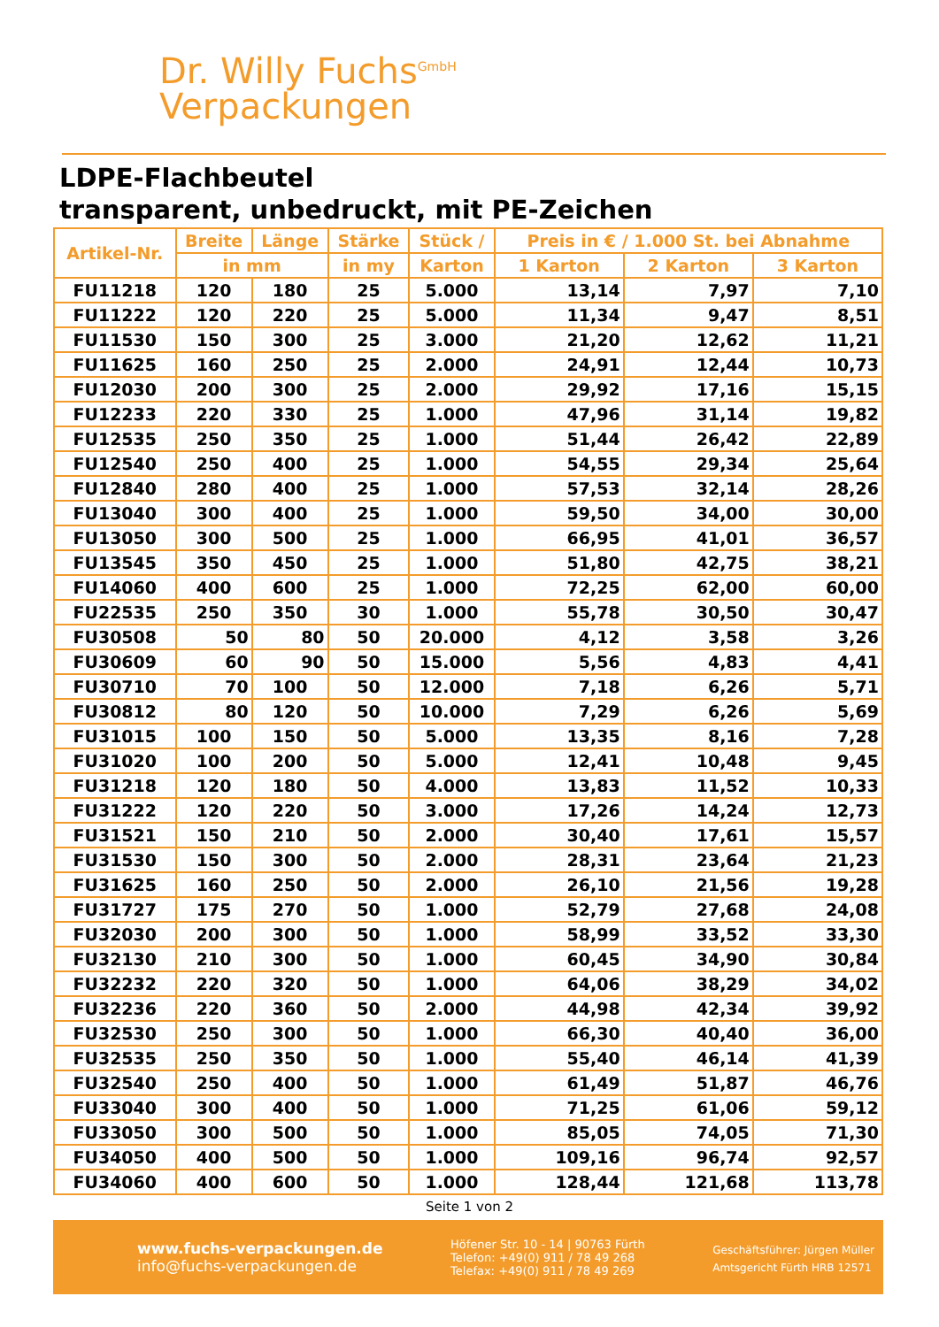Dr. Willy Fuchs<sup>GmbH</sup>
Verpackungen
LDPE-Flachbeutel
transparent, unbedruckt, mit PE-Zeichen
| Artikel-Nr. | Breite | Länge | Stärke | Stück / | Preis in € / 1.000 St. bei Abnahme | | |
| --- | --- | --- | --- | --- | --- | --- | --- |
| | in mm | | in my | Karton | 1 Karton | 2 Karton | 3 Karton |
| FU11218 | 120 | 180 | 25 | 5.000 | 13,14 | 7,97 | 7,10 |
| FU11222 | 120 | 220 | 25 | 5.000 | 11,34 | 9,47 | 8,51 |
| FU11530 | 150 | 300 | 25 | 3.000 | 21,20 | 12,62 | 11,21 |
| FU11625 | 160 | 250 | 25 | 2.000 | 24,91 | 12,44 | 10,73 |
| FU12030 | 200 | 300 | 25 | 2.000 | 29,92 | 17,16 | 15,15 |
| FU12233 | 220 | 330 | 25 | 1.000 | 47,96 | 31,14 | 19,82 |
| FU12535 | 250 | 350 | 25 | 1.000 | 51,44 | 26,42 | 22,89 |
| FU12540 | 250 | 400 | 25 | 1.000 | 54,55 | 29,34 | 25,64 |
| FU12840 | 280 | 400 | 25 | 1.000 | 57,53 | 32,14 | 28,26 |
| FU13040 | 300 | 400 | 25 | 1.000 | 59,50 | 34,00 | 30,00 |
| FU13050 | 300 | 500 | 25 | 1.000 | 66,95 | 41,01 | 36,57 |
| FU13545 | 350 | 450 | 25 | 1.000 | 51,80 | 42,75 | 38,21 |
| FU14060 | 400 | 600 | 25 | 1.000 | 72,25 | 62,00 | 60,00 |
| FU22535 | 250 | 350 | 30 | 1.000 | 55,78 | 30,50 | 30,47 |
| FU30508 | 50 | 80 | 50 | 20.000 | 4,12 | 3,58 | 3,26 |
| FU30609 | 60 | 90 | 50 | 15.000 | 5,56 | 4,83 | 4,41 |
| FU30710 | 70 | 100 | 50 | 12.000 | 7,18 | 6,26 | 5,71 |
| FU30812 | 80 | 120 | 50 | 10.000 | 7,29 | 6,26 | 5,69 |
| FU31015 | 100 | 150 | 50 | 5.000 | 13,35 | 8,16 | 7,28 |
| FU31020 | 100 | 200 | 50 | 5.000 | 12,41 | 10,48 | 9,45 |
| FU31218 | 120 | 180 | 50 | 4.000 | 13,83 | 11,52 | 10,33 |
| FU31222 | 120 | 220 | 50 | 3.000 | 17,26 | 14,24 | 12,73 |
| FU31521 | 150 | 210 | 50 | 2.000 | 30,40 | 17,61 | 15,57 |
| FU31530 | 150 | 300 | 50 | 2.000 | 28,31 | 23,64 | 21,23 |
| FU31625 | 160 | 250 | 50 | 2.000 | 26,10 | 21,56 | 19,28 |
| FU31727 | 175 | 270 | 50 | 1.000 | 52,79 | 27,68 | 24,08 |
| FU32030 | 200 | 300 | 50 | 1.000 | 58,99 | 33,52 | 33,30 |
| FU32130 | 210 | 300 | 50 | 1.000 | 60,45 | 34,90 | 30,84 |
| FU32232 | 220 | 320 | 50 | 1.000 | 64,06 | 38,29 | 34,02 |
| FU32236 | 220 | 360 | 50 | 2.000 | 44,98 | 42,34 | 39,92 |
| FU32530 | 250 | 300 | 50 | 1.000 | 66,30 | 40,40 | 36,00 |
| FU32535 | 250 | 350 | 50 | 1.000 | 55,40 | 46,14 | 41,39 |
| FU32540 | 250 | 400 | 50 | 1.000 | 61,49 | 51,87 | 46,76 |
| FU33040 | 300 | 400 | 50 | 1.000 | 71,25 | 61,06 | 59,12 |
| FU33050 | 300 | 500 | 50 | 1.000 | 85,05 | 74,05 | 71,30 |
| FU34050 | 400 | 500 | 50 | 1.000 | 109,16 | 96,74 | 92,57 |
| FU34060 | 400 | 600 | 50 | 1.000 | 128,44 | 121,68 | 113,78 |
Seite 1 von 2
www.fuchs-verpackungen.de
info@fuchs-verpackungen.de
Höfener Str. 10 - 14 | 90763 Fürth
Telefon: +49(0) 911 / 78 49 268
Telefax: +49(0) 911 / 78 49 269
Geschäftsführer: Jürgen Müller
Amtsgericht Fürth HRB 12571